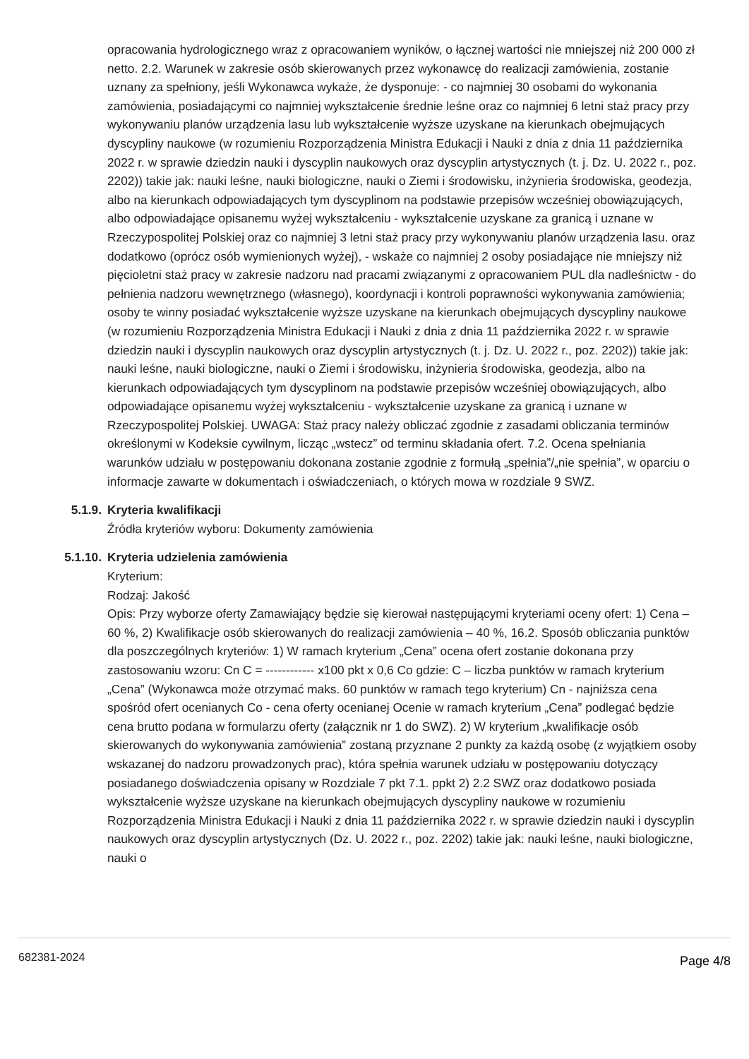opracowania hydrologicznego wraz z opracowaniem wyników, o łącznej wartości nie mniejszej niż 200 000 zł netto. 2.2. Warunek w zakresie osób skierowanych przez wykonawcę do realizacji zamówienia, zostanie uznany za spełniony, jeśli Wykonawca wykaże, że dysponuje: - co najmniej 30 osobami do wykonania zamówienia, posiadającymi co najmniej wykształcenie średnie leśne oraz co najmniej 6 letni staż pracy przy wykonywaniu planów urządzenia lasu lub wykształcenie wyższe uzyskane na kierunkach obejmujących dyscypliny naukowe (w rozumieniu Rozporządzenia Ministra Edukacji i Nauki z dnia z dnia 11 października 2022 r. w sprawie dziedzin nauki i dyscyplin naukowych oraz dyscyplin artystycznych (t. j. Dz. U. 2022 r., poz. 2202)) takie jak: nauki leśne, nauki biologiczne, nauki o Ziemi i środowisku, inżynieria środowiska, geodezja, albo na kierunkach odpowiadających tym dyscyplinom na podstawie przepisów wcześniej obowiązujących, albo odpowiadające opisanemu wyżej wykształceniu - wykształcenie uzyskane za granicą i uznane w Rzeczypospolitej Polskiej oraz co najmniej 3 letni staż pracy przy wykonywaniu planów urządzenia lasu. oraz dodatkowo (oprócz osób wymienionych wyżej), - wskaże co najmniej 2 osoby posiadające nie mniejszy niż pięcioletni staż pracy w zakresie nadzoru nad pracami związanymi z opracowaniem PUL dla nadleśnictw - do pełnienia nadzoru wewnętrznego (własnego), koordynacji i kontroli poprawności wykonywania zamówienia; osoby te winny posiadać wykształcenie wyższe uzyskane na kierunkach obejmujących dyscypliny naukowe (w rozumieniu Rozporządzenia Ministra Edukacji i Nauki z dnia z dnia 11 października 2022 r. w sprawie dziedzin nauki i dyscyplin naukowych oraz dyscyplin artystycznych (t. j. Dz. U. 2022 r., poz. 2202)) takie jak: nauki leśne, nauki biologiczne, nauki o Ziemi i środowisku, inżynieria środowiska, geodezja, albo na kierunkach odpowiadających tym dyscyplinom na podstawie przepisów wcześniej obowiązujących, albo odpowiadające opisanemu wyżej wykształceniu - wykształcenie uzyskane za granicą i uznane w Rzeczypospolitej Polskiej. UWAGA: Staż pracy należy obliczać zgodnie z zasadami obliczania terminów określonymi w Kodeksie cywilnym, licząc „wstecz” od terminu składania ofert. 7.2. Ocena spełniania warunków udziału w postępowaniu dokonana zostanie zgodnie z formułą „spełnia”/„nie spełnia”, w oparciu o informacje zawarte w dokumentach i oświadczeniach, o których mowa w rozdziale 9 SWZ.
5.1.9.
Kryteria kwalifikacji
Źródła kryteriów wyboru: Dokumenty zamówienia
5.1.10.
Kryteria udzielenia zamówienia
Kryterium:
Rodzaj: Jakość
Opis: Przy wyborze oferty Zamawiający będzie się kierował następującymi kryteriami oceny ofert: 1) Cena – 60 %, 2) Kwalifikacje osób skierowanych do realizacji zamówienia – 40 %, 16.2. Sposób obliczania punktów dla poszczególnych kryteriów: 1) W ramach kryterium „Cena” ocena ofert zostanie dokonana przy zastosowaniu wzoru: Cn C = ------------ x100 pkt x 0,6 Co gdzie: C – liczba punktów w ramach kryterium „Cena” (Wykonawca może otrzymać maks. 60 punktów w ramach tego kryterium) Cn - najniższa cena spośród ofert ocenianych Co - cena oferty ocenianej Ocenie w ramach kryterium „Cena” podlegać będzie cena brutto podana w formularzu oferty (załącznik nr 1 do SWZ). 2) W kryterium „kwalifikacje osób skierowanych do wykonywania zamówienia” zostaną przyznane 2 punkty za każdą osobę (z wyjątkiem osoby wskazanej do nadzoru prowadzonych prac), która spełnia warunek udziału w postępowaniu dotyczący posiadanego doświadczenia opisany w Rozdziale 7 pkt 7.1. ppkt 2) 2.2 SWZ oraz dodatkowo posiada wykształcenie wyższe uzyskane na kierunkach obejmujących dyscypliny naukowe w rozumieniu Rozporządzenia Ministra Edukacji i Nauki z dnia 11 października 2022 r. w sprawie dziedzin nauki i dyscyplin naukowych oraz dyscyplin artystycznych (Dz. U. 2022 r., poz. 2202) takie jak: nauki leśne, nauki biologiczne, nauki o
682381-2024 Page 4/8